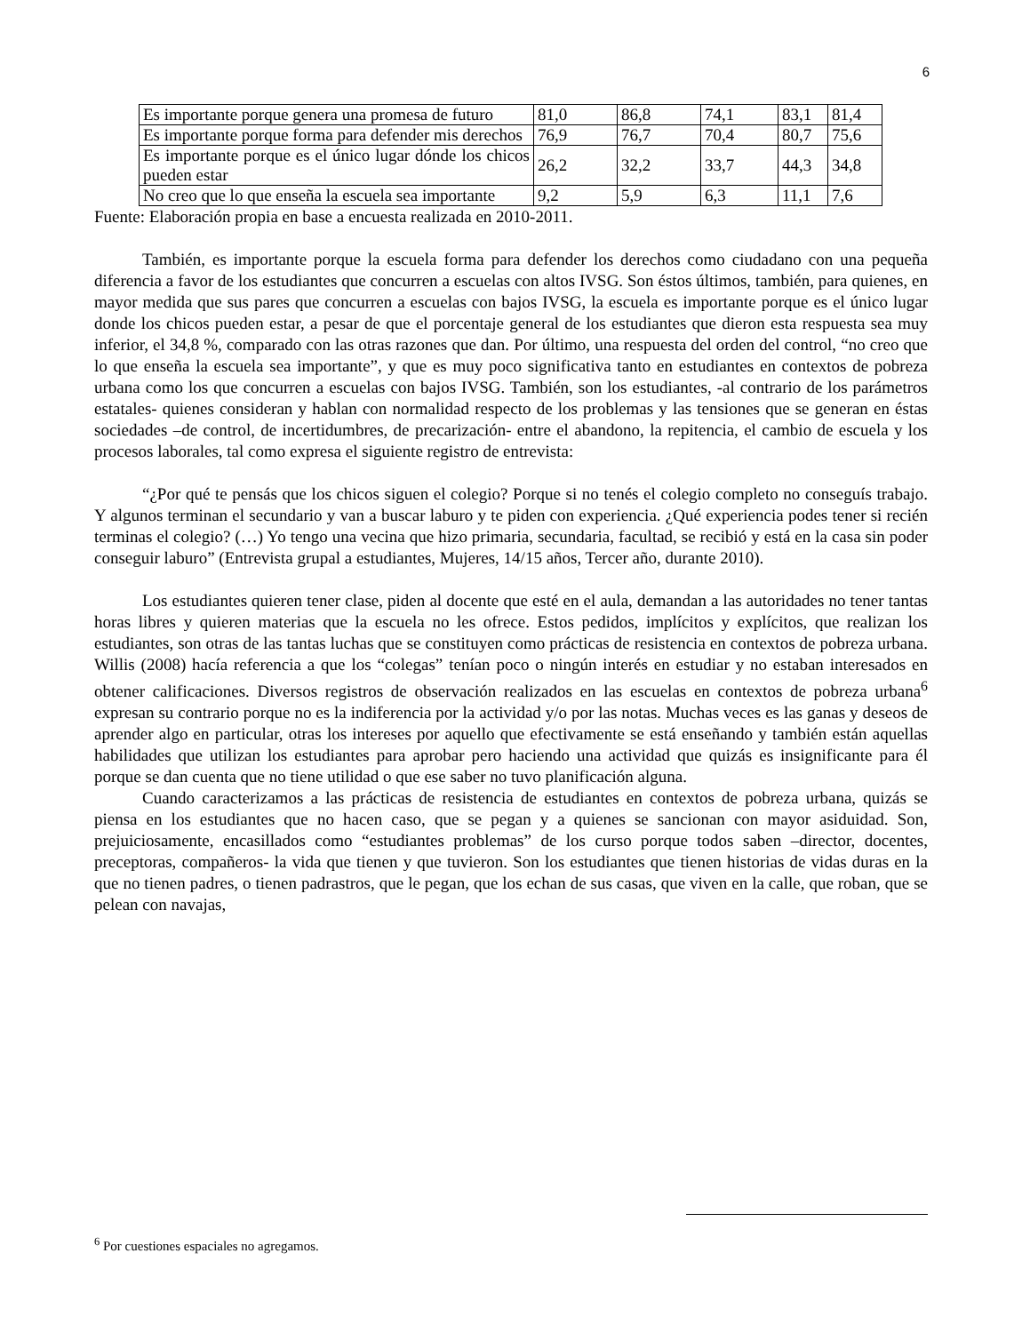6
| Es importante porque genera una promesa de futuro | 81,0 | 86,8 | 74,1 | 83,1 | 81,4 |
| Es importante porque forma para defender mis derechos | 76,9 | 76,7 | 70,4 | 80,7 | 75,6 |
| Es importante porque es el único lugar dónde los chicos pueden estar | 26,2 | 32,2 | 33,7 | 44,3 | 34,8 |
| No creo que lo que enseña la escuela sea importante | 9,2 | 5,9 | 6,3 | 11,1 | 7,6 |
Fuente: Elaboración propia en base a encuesta realizada en 2010-2011.
También, es importante porque la escuela forma para defender los derechos como ciudadano con una pequeña diferencia a favor de los estudiantes que concurren a escuelas con altos IVSG. Son éstos últimos, también, para quienes, en mayor medida que sus pares que concurren a escuelas con bajos IVSG, la escuela es importante porque es el único lugar donde los chicos pueden estar, a pesar de que el porcentaje general de los estudiantes que dieron esta respuesta sea muy inferior, el 34,8 %, comparado con las otras razones que dan. Por último, una respuesta del orden del control, “no creo que lo que enseña la escuela sea importante”, y que es muy poco significativa tanto en estudiantes en contextos de pobreza urbana como los que concurren a escuelas con bajos IVSG. También, son los estudiantes, -al contrario de los parámetros estatales- quienes consideran y hablan con normalidad respecto de los problemas y las tensiones que se generan en éstas sociedades –de control, de incertidumbres, de precarización- entre el abandono, la repitencia, el cambio de escuela y los procesos laborales, tal como expresa el siguiente registro de entrevista:
“¿Por qué te pensás que los chicos siguen el colegio? Porque si no tenés el colegio completo no conseguís trabajo. Y algunos terminan el secundario y van a buscar laburo y te piden con experiencia. ¿Qué experiencia podes tener si recién terminas el colegio? (…) Yo tengo una vecina que hizo primaria, secundaria, facultad, se recibió y está en la casa sin poder conseguir laburo” (Entrevista grupal a estudiantes, Mujeres, 14/15 años, Tercer año, durante 2010).
Los estudiantes quieren tener clase, piden al docente que esté en el aula, demandan a las autoridades no tener tantas horas libres y quieren materias que la escuela no les ofrece. Estos pedidos, implícitos y explícitos, que realizan los estudiantes, son otras de las tantas luchas que se constituyen como prácticas de resistencia en contextos de pobreza urbana. Willis (2008) hacía referencia a que los “colegas” tenían poco o ningún interés en estudiar y no estaban interesados en obtener calificaciones. Diversos registros de observación realizados en las escuelas en contextos de pobreza urbana<sup>6</sup> expresan su contrario porque no es la indiferencia por la actividad y/o por las notas. Muchas veces es las ganas y deseos de aprender algo en particular, otras los intereses por aquello que efectivamente se está enseñando y también están aquellas habilidades que utilizan los estudiantes para aprobar pero haciendo una actividad que quizás es insignificante para él porque se dan cuenta que no tiene utilidad o que ese saber no tuvo planificación alguna.
Cuando caracterizamos a las prácticas de resistencia de estudiantes en contextos de pobreza urbana, quizás se piensa en los estudiantes que no hacen caso, que se pegan y a quienes se sancionan con mayor asiduidad. Son, prejuiciosamente, encasillados como “estudiantes problemas” de los curso porque todos saben –director, docentes, preceptoras, compañeros- la vida que tienen y que tuvieron. Son los estudiantes que tienen historias de vidas duras en la que no tienen padres, o tienen padrastros, que le pegan, que los echan de sus casas, que viven en la calle, que roban, que se pelean con navajas,
<sup>6</sup> Por cuestiones espaciales no agregamos.